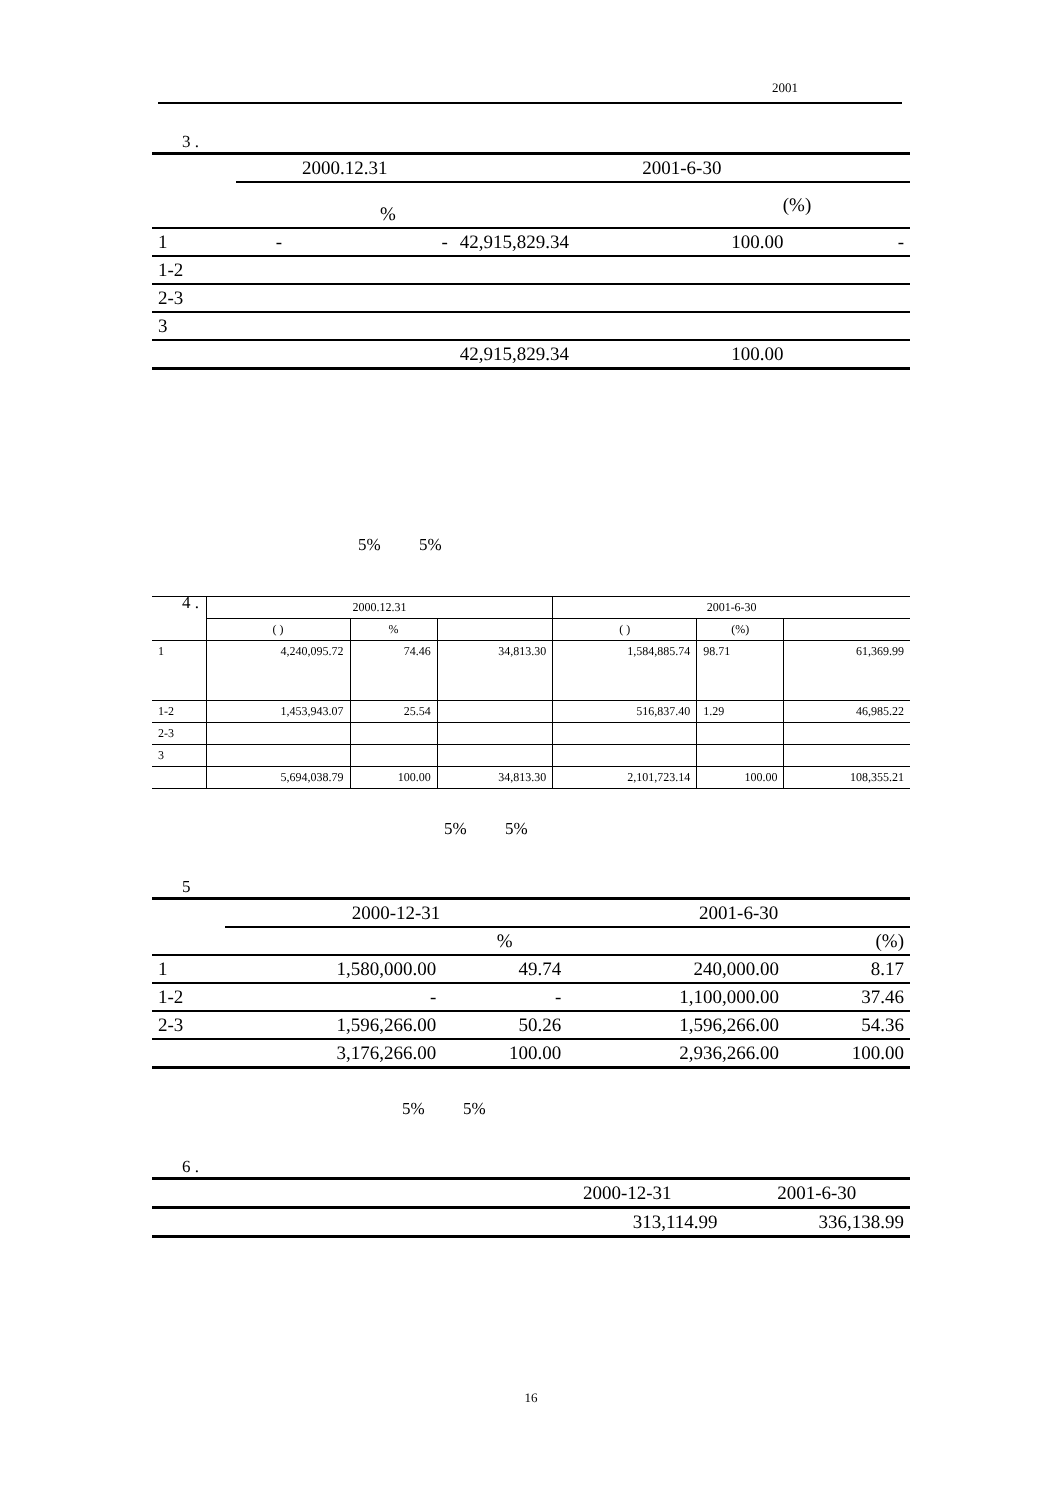2001
3 .
| | 2000.12.31 | | 2001-6-30 | | |
| --- | --- | --- | --- | --- | --- |
| | | % | | (%) | |
| 1 | - | - | 42,915,829.34 | 100.00 | - |
| 1-2 | | | | | |
| 2-3 | | | | | |
| 3 | | | | | |
| | | | 42,915,829.34 | 100.00 | |
5% 5%
4 .
| | 2000.12.31 | | | 2001-6-30 | | |
| --- | --- | --- | --- | --- | --- | --- |
| | ( ) | % | | ( ) | (%) | |
| 1 | 4,240,095.72 | 74.46 | 34,813.30 | 1,584,885.74 | 98.71 | 61,369.99 |
| 1-2 | 1,453,943.07 | 25.54 | | 516,837.40 | 1.29 | 46,985.22 |
| 2-3 | | | | | | |
| 3 | | | | | | |
| | 5,694,038.79 | 100.00 | 34,813.30 | 2,101,723.14 | 100.00 | 108,355.21 |
5% 5%
5
| | 2000-12-31 | | 2001-6-30 | |
| --- | --- | --- | --- | --- |
| | | % | | (%) |
| 1 | 1,580,000.00 | 49.74 | 240,000.00 | 8.17 |
| 1-2 | - | - | 1,100,000.00 | 37.46 |
| 2-3 | 1,596,266.00 | 50.26 | 1,596,266.00 | 54.36 |
| | 3,176,266.00 | 100.00 | 2,936,266.00 | 100.00 |
5% 5%
6 .
| | 2000-12-31 | 2001-6-30 |
| | 313,114.99 | 336,138.99 |
16